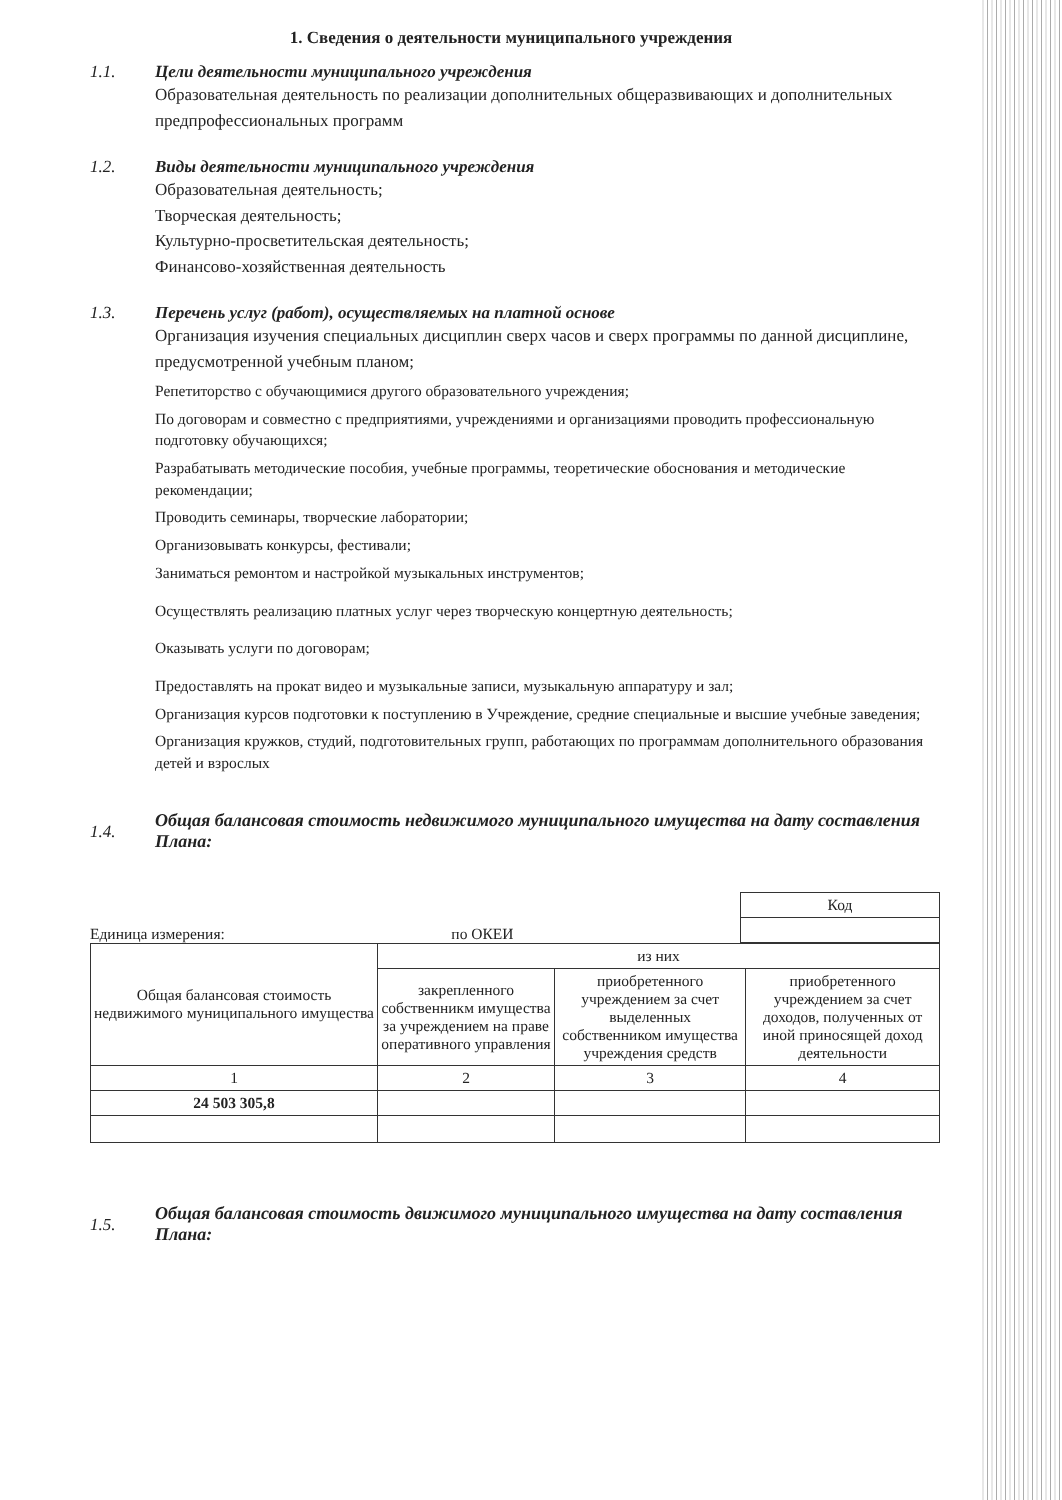1. Сведения о деятельности муниципального учреждения
1.1. Цели деятельности муниципального учреждения
Образовательная деятельность по реализации дополнительных общеразвивающих и дополнительных предпрофессиональных программ
1.2. Виды деятельности муниципального учреждения
Образовательная деятельность;
Творческая деятельность;
Культурно-просветительская деятельность;
Финансово-хозяйственная деятельность
1.3. Перечень услуг (работ), осуществляемых на платной основе
Организация изучения специальных дисциплин сверх часов и сверх программы по данной дисциплине, предусмотренной учебным планом;
Репетиторство с обучающимися другого образовательного учреждения;
По договорам и совместно с предприятиями, учреждениями и организациями проводить профессиональную подготовку обучающихся;
Разрабатывать методические пособия, учебные программы, теоретические обоснования и методические рекомендации;
Проводить семинары, творческие лаборатории;
Организовывать конкурсы, фестивали;
Заниматься ремонтом и настройкой музыкальных инструментов;
Осуществлять реализацию платных услуг через творческую концертную деятельность;
Оказывать услуги по договорам;
Предоставлять на прокат видео и музыкальные записи, музыкальную аппаратуру и зал;
Организация курсов подготовки к поступлению в Учреждение, средние специальные и высшие учебные заведения;
Организация кружков, студий, подготовительных групп, работающих по программам дополнительного образования детей и взрослых
1.4. Общая балансовая стоимость недвижимого муниципального имущества на дату составления Плана:
Единица измерения: по ОКЕИ
| Код |
| Общая балансовая стоимость недвижимого муниципального имущества | из них | | |
| | закрепленного собственникм имущества за учреждением на праве оперативного управления | приобретенного учреждением за счет выделенных собственником имущества учреждения средств | приобретенного учреждением за счет доходов, полученных от иной приносящей доход деятельности |
| 1 | 2 | 3 | 4 |
| 24 503 305,8 | | | |
1.5. Общая балансовая стоимость движимого муниципального имущества на дату составления Плана: